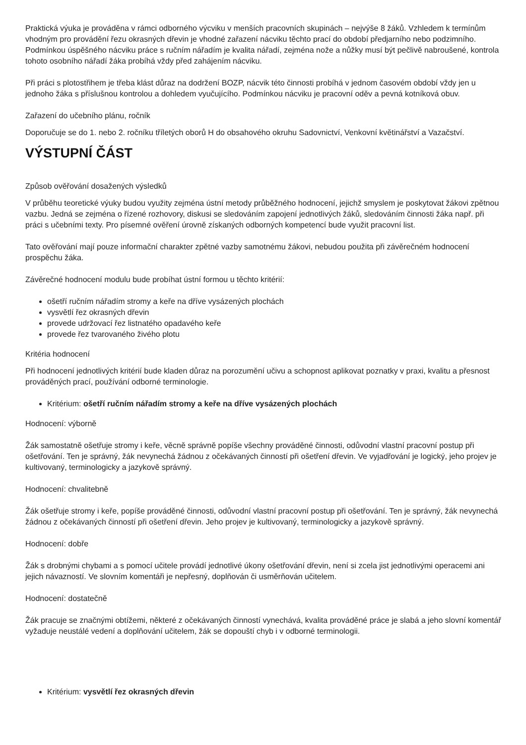Praktická výuka je prováděna v rámci odborného výcviku v menších pracovních skupinách – nejvýše 8 žáků. Vzhledem k termínům vhodným pro provádění řezu okrasných dřevin je vhodné zařazení nácviku těchto prací do období předjarního nebo podzimního. Podmínkou úspěšného nácviku práce s ručním nářadím je kvalita nářadí, zejména nože a nůžky musí být pečlivě nabroušené, kontrola tohoto osobního nářadí žáka probíhá vždy před zahájením nácviku.
Při práci s plotostřihem je třeba klást důraz na dodržení BOZP, nácvik této činnosti probíhá v jednom časovém období vždy jen u jednoho žáka s příslušnou kontrolou a dohledem vyučujícího. Podmínkou nácviku je pracovní oděv a pevná kotníková obuv.
Zařazení do učebního plánu, ročník
Doporučuje se do 1. nebo 2. ročníku tříletých oborů H do obsahového okruhu Sadovnictví, Venkovní květinářství a Vazačství.
VÝSTUPNÍ ČÁST
Způsob ověřování dosažených výsledků
V průběhu teoretické výuky budou využity zejména ústní metody průběžného hodnocení, jejichž smyslem je poskytovat žákovi zpětnou vazbu. Jedná se zejména o řízené rozhovory, diskusi se sledováním zapojení jednotlivých žáků, sledováním činnosti žáka např. při práci s učebními texty. Pro písemné ověření úrovně získaných odborných kompetencí bude využit pracovní list.
Tato ověřování mají pouze informační charakter zpětné vazby samotnému žákovi, nebudou použita při závěrečném hodnocení prospěchu žáka.
Závěrečné hodnocení modulu bude probíhat ústní formou u těchto kritérií:
ošetří ručním nářadím stromy a keře na dříve vysázených plochách
vysvětlí řez okrasných dřevin
provede udržovací řez listnatého opadavého keře
provede řez tvarovaného živého plotu
Kritéria hodnocení
Při hodnocení jednotlivých kritérií bude kladen důraz na porozumění učivu a schopnost aplikovat poznatky v praxi, kvalitu a přesnost prováděných prací, používání odborné terminologie.
Kritérium: ošetří ručním nářadím stromy a keře na dříve vysázených plochách
Hodnocení: výborně
Žák samostatně ošetřuje stromy i keře, věcně správně popíše všechny prováděné činnosti, odůvodní vlastní pracovní postup při ošetřování. Ten je správný, žák nevynechá žádnou z očekávaných činností při ošetření dřevin. Ve vyjadřování je logický, jeho projev je kultivovaný, terminologicky a jazykově správný.
Hodnocení: chvalitebně
Žák ošetřuje stromy i keře, popíše prováděné činnosti, odůvodní vlastní pracovní postup při ošetřování. Ten je správný, žák nevynechá žádnou z očekávaných činností při ošetření dřevin. Jeho projev je kultivovaný, terminologicky a jazykově správný.
Hodnocení: dobře
Žák s drobnými chybami a s pomocí učitele provádí jednotlivé úkony ošetřování dřevin, není si zcela jist jednotlivými operacemi ani jejich návazností. Ve slovním komentáři je nepřesný, doplňován či usměrňován učitelem.
Hodnocení: dostatečně
Žák pracuje se značnými obtížemi, některé z očekávaných činností vynechává, kvalita prováděné práce je slabá a jeho slovní komentář vyžaduje neustálé vedení a doplňování učitelem, žák se dopouští chyb i v odborné terminologii.
Kritérium: vysvětlí řez okrasných dřevin